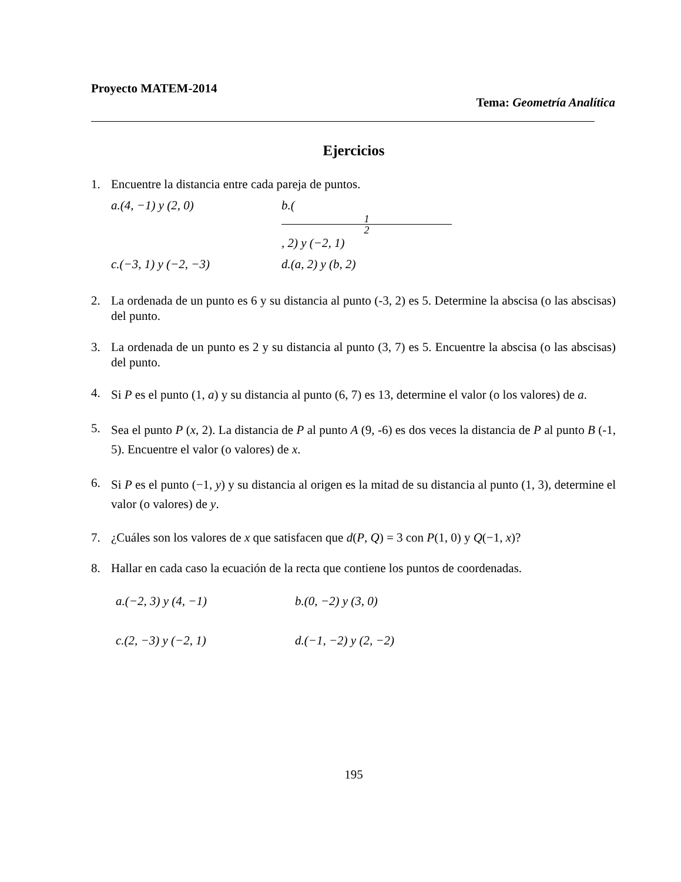Proyecto MATEM-2014
Tema: Geometría Analítica
Ejercicios
1. Encuentre la distancia entre cada pareja de puntos.
a.(4, −1) y (2, 0) b.( 1 2, 2) y (−2, 1)
c.(−3, 1) y (−2, −3) d.(a, 2) y (b, 2)
2. La ordenada de un punto es 6 y su distancia al punto (-3, 2) es 5. Determine la abscisa (o las abscisas) del punto.
3. La ordenada de un punto es 2 y su distancia al punto (3, 7) es 5. Encuentre la abscisa (o las abscisas) del punto.
4.
Si P es el punto (1, a) y su distancia al punto (6, 7) es 13, determine el valor (o los valores) de a.
5.
Sea el punto P (x, 2). La distancia de P al punto A (9, -6) es dos veces la distancia de P al punto B (-1, 5). Encuentre el valor (o valores) de x.
6.
Si P es el punto (−1, y) y su distancia al origen es la mitad de su distancia al punto (1, 3), determine el valor (o valores) de y.
7. ¿Cuáles son los valores de x que satisfacen que d(P, Q) = 3 con P(1, 0) y Q(−1, x)?
8. Hallar en cada caso la ecuación de la recta que contiene los puntos de coordenadas.
a.(−2, 3) y (4, −1) b.(0, −2) y (3, 0)
c.(2, −3) y (−2, 1) d.(−1, −2) y (2, −2)
195